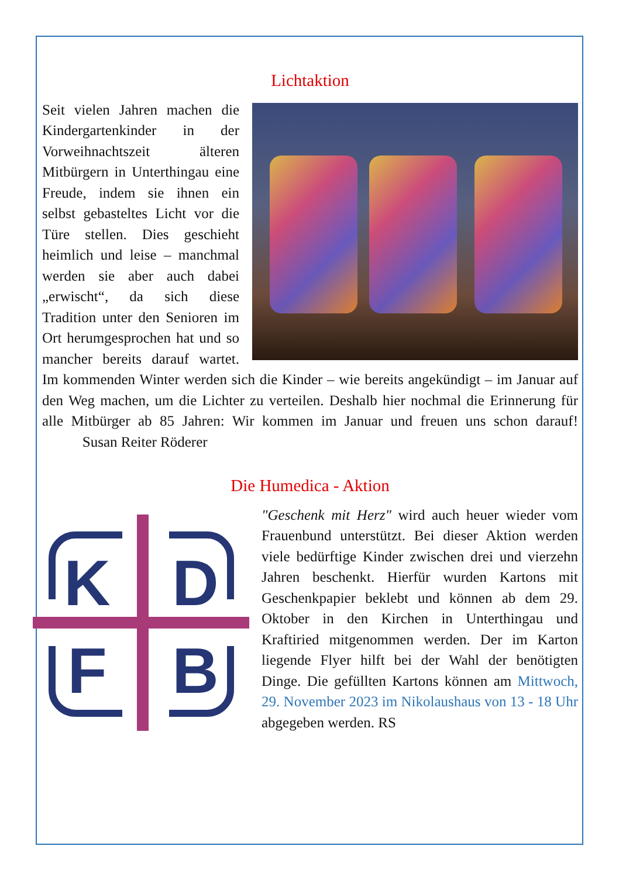Lichtaktion
Seit vielen Jahren machen die Kindergartenkinder in der Vorweihnachtszeit älteren Mitbürgern in Unterthingau eine Freude, indem sie ihnen ein selbst gebasteltes Licht vor die Türe stellen. Dies geschieht heimlich und leise – manchmal werden sie aber auch dabei „erwischt“, da sich diese Tradition unter den Senioren im Ort herumgesprochen hat und so mancher bereits darauf wartet. Im kommenden Winter werden sich die Kinder – wie bereits angekündigt – im Januar auf den Weg machen, um die Lichter zu verteilen. Deshalb hier nochmal die Erinnerung für alle Mitbürger ab 85 Jahren: Wir kommen im Januar und freuen uns schon darauf! Susan Reiter Röderer
Die Humedica - Aktion
K
D
F
B
"Geschenk mit Herz" wird auch heuer wieder vom Frauenbund unterstützt. Bei dieser Aktion werden viele bedürftige Kinder zwischen drei und vierzehn Jahren beschenkt. Hierfür wurden Kartons mit Geschenkpapier beklebt und können ab dem 29. Oktober in den Kirchen in Unterthingau und Kraftiried mitgenommen werden. Der im Karton liegende Flyer hilft bei der Wahl der benötigten Dinge. Die gefüllten Kartons können am Mittwoch, 29. November 2023 im Nikolaushaus von 13 - 18 Uhr abgegeben werden. RS